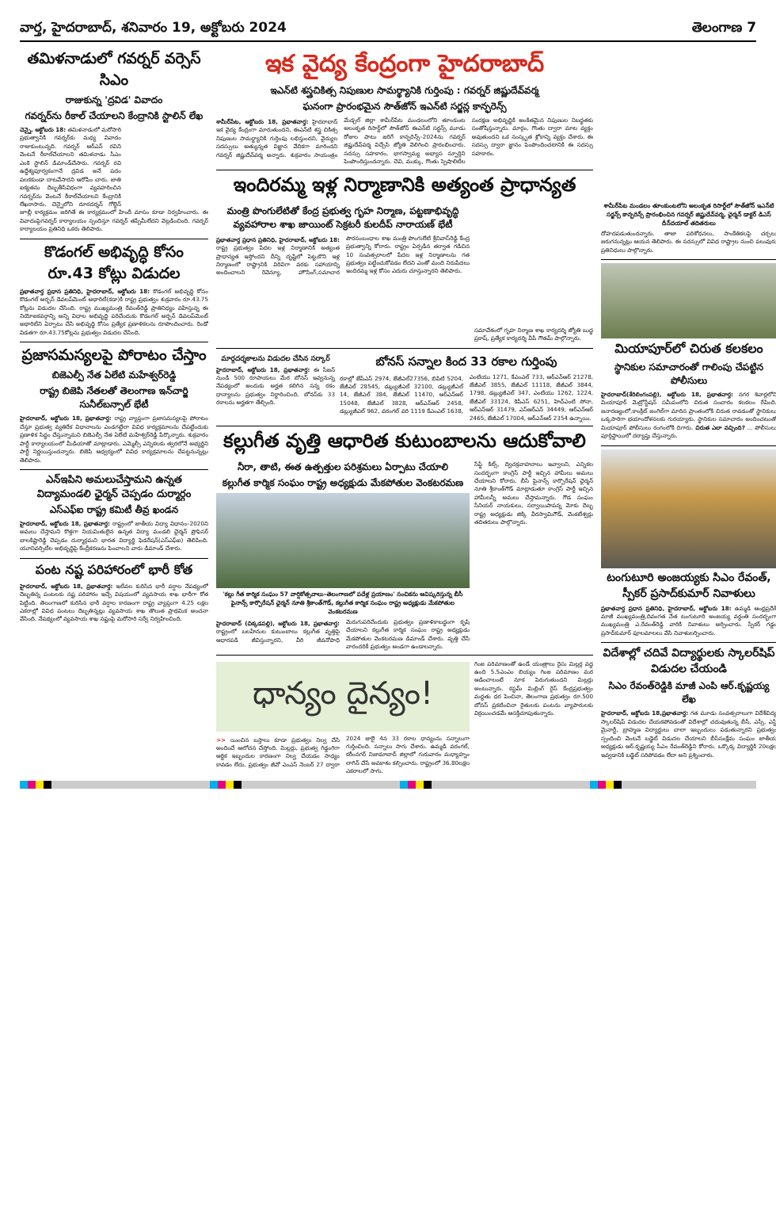వార్త, హైదరాబాద్, శనివారం 19, అక్టోబరు 2024 తెలంగాణ 7
తమిళనాడులో గవర్నర్ వర్సెస్ సిఎం
రాజుకున్న 'ద్రవిడ' వివాదం
గవర్నర్‌ను రీకాల్ చేయాలని కేంద్రానికి స్టాలిన్ లేఖ
చెన్నై, అక్టోబరు 18: తమిళనాడులో మరోసారి ప్రభుత్వానికి గవర్నర్‌కు మధ్య వివాదం రాజుకుంటున్నది. గవర్నర్ ఆర్‌ఎన్ రవిని వెంటనే రీకాల్‌చేయాలని తమిళనాడు సీఎం ఎంకె స్టాలిన్ డిమాండ్‌చేసారు. గవర్నర్ రవి ఉద్దేశ్యపూర్వకంగానే ద్రవిడ అనే పదం పలకకుండా దాటవేసారని ఆరోపిం చారు. జాతి ఐక్యతను దెబ్బతీసేవిధంగా వ్యవహరించిన గవర్నర్‌ను వెంటనే రీకాల్‌చేయాలని కేంద్రానికి లేఖరాసారు. చెన్నైలోని దూరదర్శన్ గోల్డెన్ జూబ్లీ కార్యక్రమం జరిగితే ఈ కార్యక్రమంలో హిందీ మాసం కూడా నిర్వహించారు. ఈ వివాదంపైగవర్నర్ కార్యాలయం స్పందిస్తూ గవర్నర్ తప్పేమీలేదని వెల్లడించింది. గవర్నర్ కార్యాలయం ప్రతినిధి ఒకరు తెలిపారు.
కొడంగల్ అభివృద్ధి కోసం
రూ.43 కోట్లు విడుదల
ప్రభాతవార్త ప్రధాన ప్రతినిధి, హైదరాబాద్, అక్టోబరు 18: కొడంగల్ అభివృద్ధి కోసం కొడంగల్ అర్బన్ డెవలప్‌మెంట్ అథారిటీ(కడా)కి రాష్ట్ర ప్రభుత్వం శుక్రవారం రూ.43.75 కోట్లను విడుదల చేసింది. రాష్ట్ర ముఖ్యమంత్రి రేవంత్‌రెడ్డి ప్రాతినిధ్యం వహిస్తున్న ఈ నియోజకవర్గాన్ని అన్ని విధాల అభివృద్ధి పరిచేందుకు కొడంగల్ అర్బన్ డెవలప్‌మెంట్ అథారిటీని ఏర్పాటు చేసి అభివృద్ధి కోసం ప్రత్యేక ప్రణాళికలను రూపొందించారు. రెండో విడతగా రూ.43.75కోట్లను ప్రభుత్వం విడుదల చేసింది.
ప్రజాసమస్యలపై పోరాటం చేస్తాం
బిజెఎల్పీ నేత ఏలేటి మహేశ్వర్‌రెడ్డి
రాష్ట్ర బిజెపి నేతలతో తెలంగాణ ఇన్‌చార్జి సునీల్‌బన్సాల్ భేటీ
హైదరాబాద్, అక్టోబరు 18, ప్రభాతవార్త: రాష్ట్ర వ్యాప్తంగా ప్రజాసమస్యలపై పోరాటం చేస్తూ ప్రభుత్వ వ్యతిరేక విధానాలను ఎండగట్టేలా వివిధ కార్యక్రమాలను చేపట్టేందుకు ప్రణాళిక సిద్ధం చేస్తున్నామని బిజెఎల్పీ నేత ఏలేటి మహేశ్వర్‌రెడ్డి పేర్కొన్నారు. శుక్రవారం పార్టీ కార్యాలయంలో మీడియాతో మాట్లాడారు. ఎమ్మెల్సీ ఎన్నికలకు త్వరలోనే అభ్యర్థిని పార్టీ నిర్ణయిస్తుందన్నారు. బిజెపి ఆధ్వర్యంలో వివిధ కార్యక్రమాలను చేపట్టనున్నట్లు తెలిపారు.
ఎన్ఇపిని అమలుచేస్తామని ఉన్నత విద్యామండలి ఛైర్మన్ చెప్పడం దుర్మార్గం
ఎస్ఎఫ్ఐ రాష్ట్ర కమిటీ తీవ్ర ఖండన
హైదరాబాద్, అక్టోబరు 18, ప్రభాతవార్త: రాష్ట్రంలో జాతీయ విద్యా విధానం–2020ని అమలు చేస్తామని కొత్తగా నియమితులైన ఉన్నత విద్యా మండలి ఛైర్మన్ ప్రొఫెసర్ బాలకిష్టారెడ్డి చెప్పడం దుర్మార్గమని భారత విద్యార్థి ఫెడరేషన్(ఎస్ఎఫ్ఐ) తెలిపింది. యూనివర్సిటీల అభివృద్ధిపై కేంద్రీకరణను పెంచాలని వారు డిమాండ్ చేశారు.
పంట నష్ట పరిహారంలో భారీ కోత
హైదరాబాద్, అక్టోబరు 18, ప్రభాతవార్త: ఇటీవల కురిసిన భారీ వర్షాల నేపథ్యంలో దెబ్బతిన్న పంటలకు నష్ట పరిహారం ఇచ్చే విషయంలో వ్యవసాయ శాఖ భారీగా కోత పెట్టింది. తెలంగాణలో కురిసిన భారీ వర్షాల కారణంగా రాష్ట్ర వ్యాప్తంగా 4.25 లక్షల ఎకరాల్లో వివిధ పంటలు దెబ్బతిన్నట్లు వ్యవసాయ శాఖ తొలుత ప్రాథమిక అంచనా వేసింది. నేపథ్యంలో వ్యవసాయ శాఖ నష్టంపై మరోసారి సర్వే నిర్వహించింది.
ఇక వైద్య కేంద్రంగా హైదరాబాద్
ఇఎన్‌టి శస్త్రచికిత్స నిపుణుల సామర్థ్యానికి గుర్తింపు : గవర్నర్ జిష్ణుదేవ్‌వర్మ
ఘనంగా ప్రారంభమైన సౌత్‌జోన్ ఇఎన్‌టి సర్జన్ల కాన్ఫరెన్స్
శామీర్‌పేట, అక్టోబరు 18, ప్రభాతవార్త: హైదరాబాద్ ఇక వైద్య కేంద్రంగా మారుతుందని, ఈఎన్‌టి శస్త్ర చికిత్స నిపుణుల సామర్థ్యానికి గుర్తింపు లభిస్తుందని, వైద్యుల సదస్సులు అత్యున్నత విజ్ఞాన వేదికగా మారిందని గవర్నర్ జిష్ణుదేవ్‌వర్మ అన్నారు. శుక్రవారం సాయంత్రం మేడ్చల్ జిల్లా శామీర్‌పేట మండలంలోని తూంకుంట అలంకృత రిసార్ట్‌లో సౌత్‌జోన్ ఈఎన్‌టి సర్జన్స్ మూడు రోజుల పాటు జరిగే కాన్ఫరెన్స్–2024ను గవర్నర్ జిష్ణుదేవ్‌వర్మ విచ్చేసి జ్యోతి వెలిగించి ప్రారంభించారు. సదస్సు సహకారం, భాగస్వామ్య అభ్యాస స్ఫూర్తిని పెంపొందిస్తుందన్నారు. చెవి, ముక్కు, గొంతు స్పెషాలిటీల సంరక్షణ అభివృద్ధికి అంకితమైన నిపుణుల నిబద్ధతకు సంతోషిస్తున్నారు. మార్గం, గొంతు ద్వారా మాట వ్యక్తం అవుతుందని ఒక సంస్కృత శ్లోకాన్ని వ్యక్తం చేశారు. ఈ సదస్సు ద్వారా జ్ఞానం పెంపొందించటానికి ఈ సదస్సు సహకారం.
ఇందిరమ్మ ఇళ్ల నిర్మాణానికి అత్యంత ప్రాధాన్యత
మంత్రి పొంగులేటితో కేంద్ర ప్రభుత్వ గృహ నిర్మాణ, పట్టణాభివృద్ధి వ్యవహారాల శాఖ జాయింట్ సెక్రటరీ కులదీప్ నారాయణ్ భేటీ
ప్రభాతవార్త ప్రధాన ప్రతినిధి, హైదరాబాద్, అక్టోబరు 18: రాష్ట్ర ప్రభుత్వం పేదల ఇళ్ల నిర్మాణానికి అత్యంత ప్రాధాన్యత ఇస్తోందని దీన్ని దృష్టిలో పెట్టుకొని ఇళ్ల నిర్మాణంలో రాష్ట్రానికి విరివిగా వరకు సహాయాన్ని అందించాలని రెవెన్యూ, హౌసింగ్,సమాచార పౌరసంబంధాల శాఖ మంత్రి పొంగులేటి శ్రీనివాస్‌రెడ్డి కేంద్ర ప్రభుత్వాన్ని కోరారు. రాష్ట్రం ఏర్పడిన తర్వాత గడిచిన 10 సంవత్సరాలలో పేదల ఇళ్ల నిర్మాణాలను గత ప్రభుత్వం పట్టించుకోవడం లేదని ఎంతో మంది నిరుపేదలు ఇందిరమ్మ ఇళ్ల కోసం ఎదురు చూస్తున్నారని తెలిపారు.
సమావేశంలో గృహ నిర్మాణ శాఖ కార్యదర్శి జ్యోతి బుద్ధ ప్రకాష్, ప్రత్యేక కార్యదర్శి వీపీ గౌతమ్ పాల్గొన్నారు.
మార్గదర్శకాలను విడుదల చేసిన సర్కార్
హైదరాబాద్, అక్టోబరు 18, ప్రభాతవార్త: ఈ సీజన్ నుండి 500 రూపాయలు మేర బోనస్ ఇవ్వనున్న నేపథ్యంలో అందుకు అర్హత కలిగిన సన్న రకం ధాన్యాలను ప్రభుత్వం నిర్ధారించింది. బోనస్‌కు 33 రకాలను అర్హతగా తేల్చింది.
బోనస్ సన్నాల కింద 33 రకాల గుర్తింపు
రకాల్లో జేపీఎస్ 2974, జేజీఎల్27356, బిపిటి 5204, జేజీఎల్ 28545, డబ్ల్యుజీఎల్ 32100, డబ్ల్యుజీఎల్ 14, జేజీఎల్ 384, జేజీఎల్ 11470, ఆర్ఎన్ఆర్ 15048, జేజీఎల్ 3828, ఆర్ఎన్ఆర్ 2458, డబ్ల్యుజీఎల్ 962, వరంగల్ వరి 1119 కేఎంఎల్ 1638, ఎంటియు 1271, కేఎంఎల్ 733, ఆర్ఎన్ఆర్ 21278, జేజీఎల్ 3855, జేజీఎల్ 11118, జేజీఎల్ 3844, 1798, డబ్ల్యుజీఎల్ 347, ఎంటియు 1262, 1224, జేజీఎల్ 33124, కెపిఎస్ 6251, హెచ్ఎంటి సోనా, ఆర్ఎన్ఆర్ 31479, ఎస్ఆర్ఎన్ 34449, ఆర్ఎన్ఆర్ 2465, జేజీఎల్ 17004, ఆర్ఎన్ఆర్ 2354 ఉన్నాయి.
కల్లుగీత వృత్తి ఆధారిత కుటుంబాలను ఆదుకోవాలి
నీరా, తాటి, ఈత ఉత్పత్తుల పరిశ్రమలు ఏర్పాటు చేయాలి
కల్లుగీత కార్మిక సంఘం రాష్ట్ర అధ్యక్షుడు మేకపోతుల వెంకటరమణ
'కల్లు గీత కార్మిక సంఘం 57 వార్షికోత్సవాలు–తెలంగాణలో పదేళ్ల ప్రయాణం' సంచికను ఆవిష్కరిస్తున్న బీసీ ఫైనాన్స్ కార్పొరేషన్ ఛైర్మన్ నూతి శ్రీకాంత్‌గౌడ్, కల్లుగీత కార్మిక సంఘం రాష్ట్ర అధ్యక్షుడు మేకపోతుల వెంకటరమణ
హైదరాబాద్ (చిక్కడపల్లి), అక్టోబరు 18, ప్రభాతవార్త: రాష్ట్రంలో బలహీనుల కుటుంబాలు కల్లుగీత వృత్తిపై ఆధారపడి జీవిస్తున్నారని, వీరి జీవనోపాధి మెరుగుపరిచేందుకు ప్రభుత్వం ప్రణాళికాబద్ధంగా కృషి చేయాలని కల్లుగీత కార్మిక సంఘం రాష్ట్ర అధ్యక్షుడు మేకపోతుల వెంకటరమణ డిమాండ్ చేశారు. వృత్తి చేసే వారందరికీ ప్రభుత్వం అండగా ఉండాలన్నారు.
సేఫ్టీ కిట్స్, ద్విచక్రవాహనాలు ఇవ్వాలని, ఎన్నికల సందర్భంగా కాంగ్రెస్ పార్టీ ఇచ్చిన హామీలు అమలు చేయాలని కోరారు. బీసీ ఫైనాన్స్ కార్పొరేషన్ ఛైర్మన్ నూతి శ్రీకాంత్‌గౌడ్ మాట్లాడుతూ కాంగ్రెస్ పార్టీ ఇచ్చిన హామీలన్నీ అమలు చేస్తామన్నారు. గౌడ సంఘం సీనియర్ నాయకులు, సర్వాయిపాపన్న మోకు దెబ్బ రాష్ట్ర అధ్యక్షుడు జిక్కి వీరస్వామిగౌడ్, వెంకటేశ్వర్లు తదితరులు పాల్గొన్నారు.
ధాన్యం దైన్యం!
>> యించిన బస్తాలు కూడా ప్రభుత్వం నిల్వ చేసి అందించే ఆలోచన చేస్తోంది. మిల్లర్లు, ప్రభుత్వ గిడ్డంగిగా ఆర్థిక ఇబ్బందుల కారణంగా నిల్వ చేయడం సాధ్యం కావడం లేదు. ప్రభుత్వం జీవో ఎంఎస్ నెంబర్ 27 ద్వారా 2024 జులై 4న 33 రకాల ధాన్యంను సన్నాలుగా గుర్తించింది. సన్నాలు సాగు చేశారు. ఉమ్మడి వరంగల్, కరీంనగర్ నిజామాబాద్ జిల్లాలో గురువారం మధ్యాహ్నం లాగిన్ చేసే అవకాశం కల్పించారు. రాష్ట్రంలో 36.80లక్షల ఎకరాలలో సాగు.
గింజ పరిమాణంతో ఉండే యంత్రాలు రైసు మిల్లర్ల వద్ద ఉంది 5.5ఎంఎం బియ్యం గింజ పరిమాణం మర ఆడించాలంటే నూక పెరుగుతుందని మిల్లర్లు అంటున్నారు. కస్టమ్ మిల్లింగ్ రైస్ కేంద్రప్రభుత్వం మద్దతు ధర పెంచినా, తెలంగాణ ప్రభుత్వం రూ.500 బోనస్ ప్రకటించినా రైతులకు పంటను వ్యాపారులకు విక్రయించడమే ఆసక్తిచూపుతున్నారు.
శామీర్‌పేట మండలం తూంకుంటలోని అలంకృత రిసార్ట్‌లో సౌత్‌జోన్ ఇఎన్‌టి సర్జన్స్ కాన్ఫరెన్స్ ప్రారంభించిన గవర్నర్ జిష్ణుదేవ్‌వర్మ, ఛైర్మన్ డాక్టర్ డిఎస్ దీన్‌దయాల్ తదితరులు
దోహదపడుతుందన్నారు. తాజా పరిశోధనలు, సాంకేతికలపై చర్చలు జరుగనున్నట్లు ఆయన తెలిపారు. ఈ సదస్సులో వివిధ రాష్ట్రాల నుంచి పలువురు ప్రతినిధులు పాల్గొన్నారు.
మియాపూర్‌లో చిరుత కలకలం
స్థానికుల సమాచారంతో గాలింపు చేపట్టిన పోలీసులు
హైదరాబాద్(శేరిలింగంపల్లి), అక్టోబరు 18, ప్రభాతవార్త: నగర శివార్లలోని మియాపూర్ మెట్రోస్టేషన్ సమీపంలోని చిరుత సంచారం కలకలం రేపింది. జనారణ్యంలో,కాంక్రీట్ జంగిల్‌గా మారిన ప్రాంతంలోకి చిరుత రావడంతో స్థానికులు ఒక్కసారిగా భయాందోళనలకు గురయ్యారు. స్థానికుల సమాచారం అందించటంతో మియాపూర్ పోలీసులు రంగంలోకి దిగారు. చిరుత ఎలా వచ్చింది? ... పోలీసులు పూర్తిస్థాయిలో దర్యాప్తు చేస్తున్నారు.
టంగుటూరి అంజయ్యకు సిఎం రేవంత్, స్పీకర్ ప్రసాద్‌కుమార్ నివాళులు
ప్రభాతవార్త ప్రధాన ప్రతినిధి, హైదరాబాద్, అక్టోబరు 18: ఉమ్మడి ఆంధ్రప్రదేశ్ మాజీ ముఖ్యమంత్రి,దివంగత నేత టంగుటూరి అంజయ్య వర్ధంతి సందర్భంగా ముఖ్యమంత్రి ఎ.రేవంత్‌రెడ్డి వారికి నివాళులు అర్పించారు. స్పీకర్ గడ్డం ప్రసాద్‌కుమార్ పూలమాలలు వేసి నివాళులర్పించారు.
విదేశాల్లో చదివే విద్యార్థులకు స్కాలర్‌షిప్ విడుదల చేయండి
సిఎం రేవంత్‌రెడ్డికి మాజీ ఎంపి ఆర్.కృష్ణయ్య లేఖ
హైదరాబాద్, అక్టోబరు 18,ప్రభాతవార్త: గత మూడు సంవత్సరాలుగా విదేశీవిద్య స్కాలర్‌షిప్ విడుదల చేయకపోవడంతో విదేశాల్లో చదువుతున్న బీసీ, ఎస్సీ, ఎస్టీ మైనార్టీ, బ్రాహ్మణ విద్యార్థులు చాలా ఇబ్బందులు పడుతున్నారని ప్రభుత్వం స్పందించి వెంటనే బడ్జెట్ విడుదల చేయాలని బీసీసంక్షేమ సంఘం జాతీయ అధ్యక్షుడు ఆర్.కృష్ణయ్య సీఎం రేవంత్‌రెడ్డిని కోరారు. ఒక్కొక్క విద్యార్థికి 20లక్షల ఇవ్వడానికి బడ్జెట్ సరిపోవడం లేదా అని ప్రశ్నించారు.